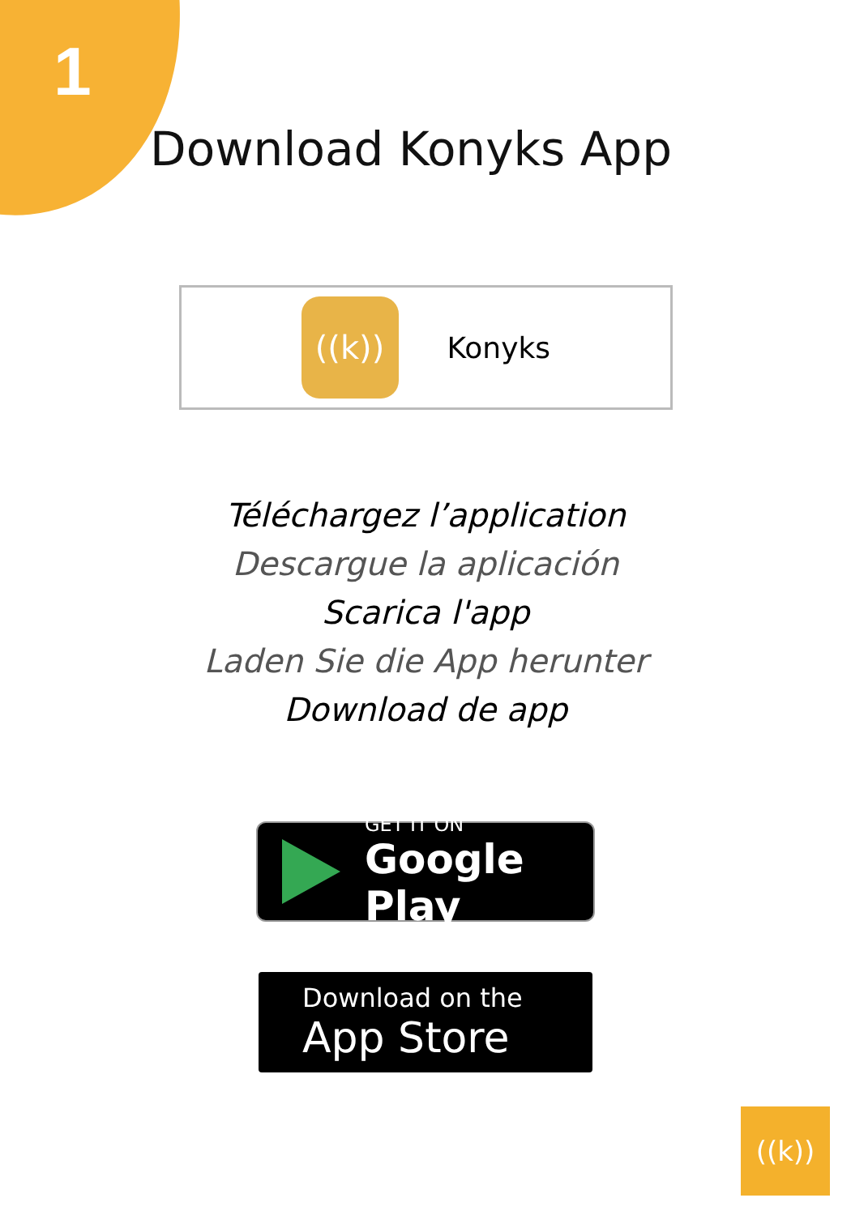1
Download Konyks App
((k))
Konyks
Téléchargez l’application
Descargue la aplicación
Scarica l'app
Laden Sie die App herunter
Download de app
GET IT ON
Google Play
Download on the
App Store
((k))